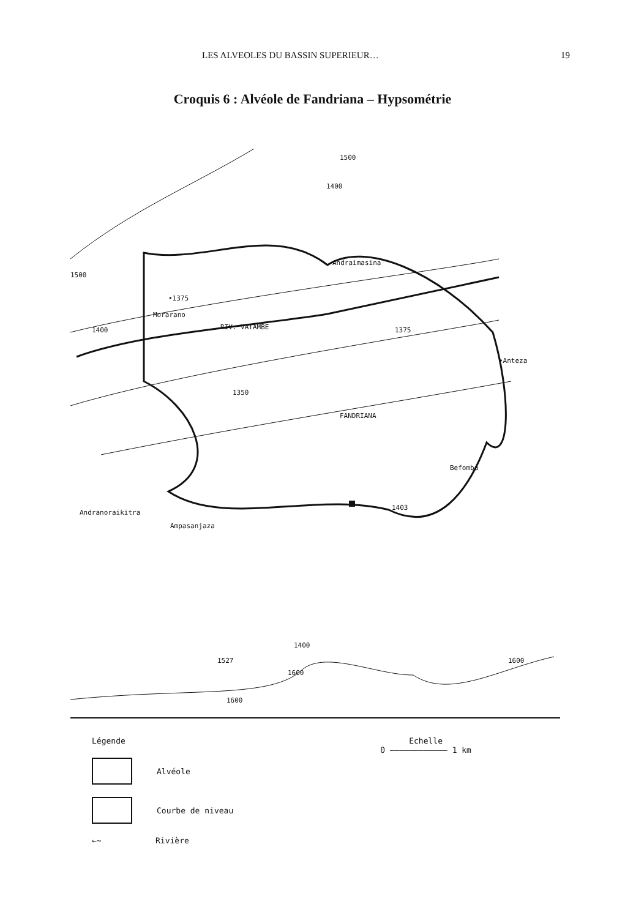LES ALVEOLES DU BASSIN SUPERIEUR… 19
Croquis 6 : Alvéole de Fandriana – Hypsométrie
Andraimasina
•1375
Morarano
1400 RIV. VATAMBE 1375
•Anteza
1350
FANDRIANA
Befomba
1403
Andranoraikitra
Ampasanjaza
1500
1500
1400
1400
1527
1600
1600
1600
Légende
Alvéole
Courbe de niveau
←~
Rivière
Echelle
0 ———————————— 1 km